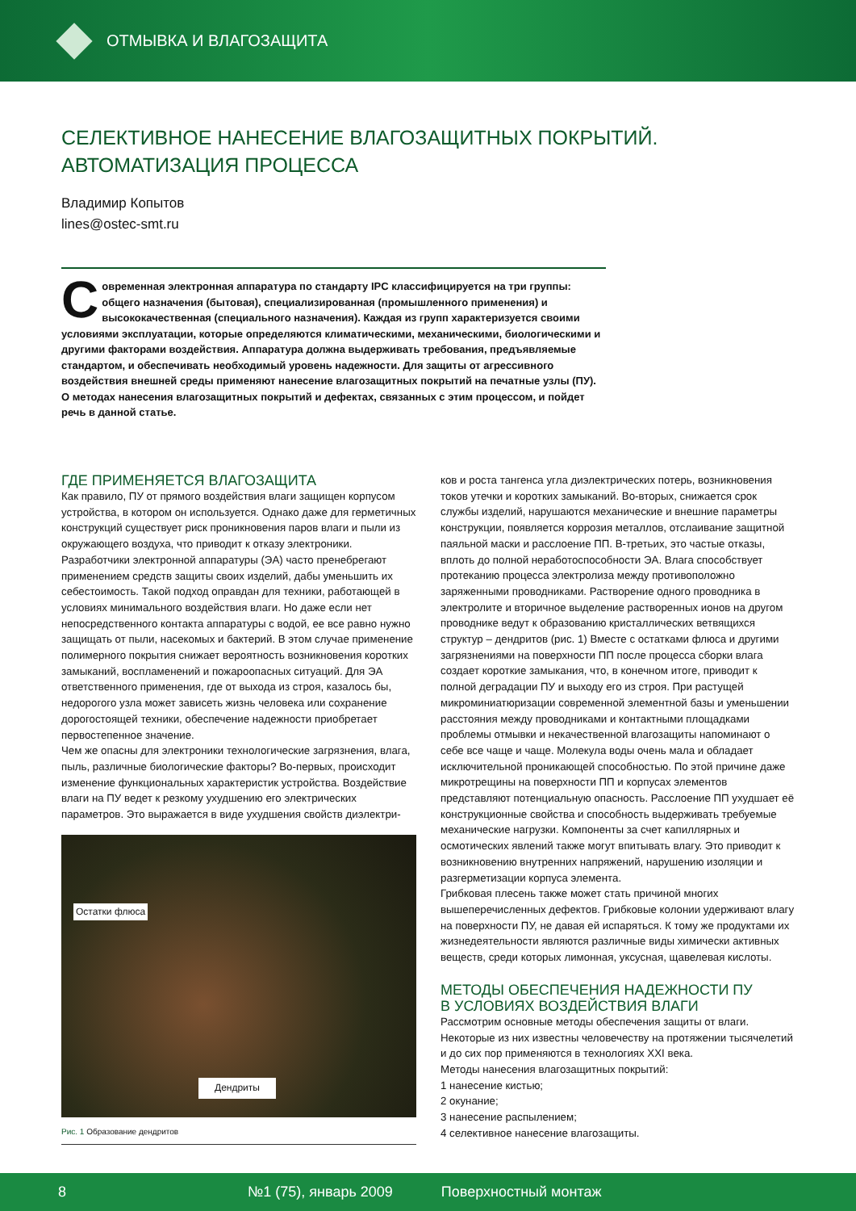ОТМЫВКА И ВЛАГОЗАЩИТА
СЕЛЕКТИВНОЕ НАНЕСЕНИЕ ВЛАГОЗАЩИТНЫХ ПОКРЫТИЙ.
АВТОМАТИЗАЦИЯ ПРОЦЕССА
Владимир Копытов
lines@ostec-smt.ru
Современная электронная аппаратура по стандарту IPC классифицируется на три группы: общего назначения (бытовая), специализированная (промышленного применения) и высококачественная (специального назначения). Каждая из групп характеризуется своими условиями эксплуатации, которые определяются климатическими, механическими, биологическими и другими факторами воздействия. Аппаратура должна выдерживать требования, предъявляемые стандартом, и обеспечивать необходимый уровень надежности. Для защиты от агрессивного воздействия внешней среды применяют нанесение влагозащитных покрытий на печатные узлы (ПУ). О методах нанесения влагозащитных покрытий и дефектах, связанных с этим процессом, и пойдет речь в данной статье.
ГДЕ ПРИМЕНЯЕТСЯ ВЛАГОЗАЩИТА
Как правило, ПУ от прямого воздействия влаги защищен корпусом устройства, в котором он используется. Однако даже для герметичных конструкций существует риск проникновения паров влаги и пыли из окружающего воздуха, что приводит к отказу электроники. Разработчики электронной аппаратуры (ЭА) часто пренебрегают применением средств защиты своих изделий, дабы уменьшить их себестоимость. Такой подход оправдан для техники, работающей в условиях минимального воздействия влаги. Но даже если нет непосредственного контакта аппаратуры с водой, ее все равно нужно защищать от пыли, насекомых и бактерий. В этом случае применение полимерного покрытия снижает вероятность возникновения коротких замыканий, воспламенений и пожароопасных ситуаций. Для ЭА ответственного применения, где от выхода из строя, казалось бы, недорогого узла может зависеть жизнь человека или сохранение дорогостоящей техники, обеспечение надежности приобретает первостепенное значение.
Чем же опасны для электроники технологические загрязнения, влага, пыль, различные биологические факторы? Во-первых, происходит изменение функциональных характеристик устройства. Воздействие влаги на ПУ ведет к резкому ухудшению его электрических параметров. Это выражается в виде ухудшения свойств диэлектри-
Остатки флюса
Дендриты
Рис. 1 Образование дендритов
ков и роста тангенса угла диэлектрических потерь, возникновения токов утечки и коротких замыканий. Во-вторых, снижается срок службы изделий, нарушаются механические и внешние параметры конструкции, появляется коррозия металлов, отслаивание защитной паяльной маски и расслоение ПП. В-третьих, это частые отказы, вплоть до полной неработоспособности ЭА. Влага способствует протеканию процесса электролиза между противоположно заряженными проводниками. Растворение одного проводника в электролите и вторичное выделение растворенных ионов на другом проводнике ведут к образованию кристаллических ветвящихся структур – дендритов (рис. 1) Вместе с остатками флюса и другими загрязнениями на поверхности ПП после процесса сборки влага создает короткие замыкания, что, в конечном итоге, приводит к полной деградации ПУ и выходу его из строя. При растущей микроминиатюризации современной элементной базы и уменьшении расстояния между проводниками и контактными площадками проблемы отмывки и некачественной влагозащиты напоминают о себе все чаще и чаще. Молекула воды очень мала и обладает исключительной проникающей способностью. По этой причине даже микротрещины на поверхности ПП и корпусах элементов представляют потенциальную опасность. Расслоение ПП ухудшает её конструкционные свойства и способность выдерживать требуемые механические нагрузки. Компоненты за счет капиллярных и осмотических явлений также могут впитывать влагу. Это приводит к возникновению внутренних напряжений, нарушению изоляции и разгерметизации корпуса элемента.
Грибковая плесень также может стать причиной многих вышеперечисленных дефектов. Грибковые колонии удерживают влагу на поверхности ПУ, не давая ей испаряться. К тому же продуктами их жизнедеятельности являются различные виды химически активных веществ, среди которых лимонная, уксусная, щавелевая кислоты.
МЕТОДЫ ОБЕСПЕЧЕНИЯ НАДЕЖНОСТИ ПУ
В УСЛОВИЯХ ВОЗДЕЙСТВИЯ ВЛАГИ
Рассмотрим основные методы обеспечения защиты от влаги. Некоторые из них известны человечеству на протяжении тысячелетий и до сих пор применяются в технологиях XXI века.
Методы нанесения влагозащитных покрытий:
1 нанесение кистью;
2 окунание;
3 нанесение распылением;
4 селективное нанесение влагозащиты.
8 №1 (75), январь 2009 Поверхностный монтаж